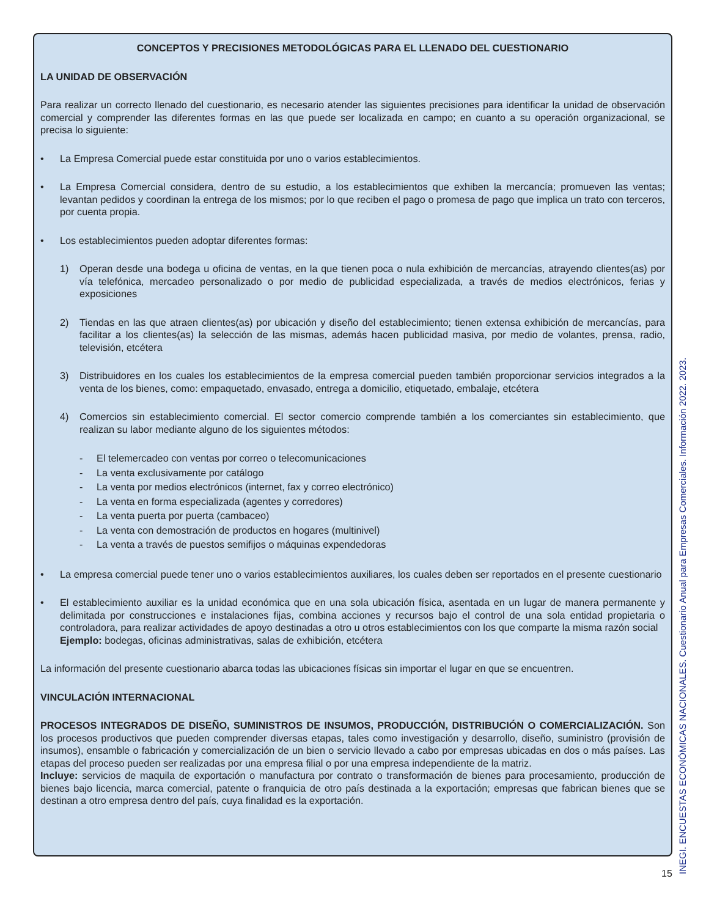CONCEPTOS Y PRECISIONES METODOLÓGICAS PARA EL LLENADO DEL CUESTIONARIO
LA UNIDAD DE OBSERVACIÓN
Para realizar un correcto llenado del cuestionario, es necesario atender las siguientes precisiones para identificar la unidad de observación comercial y comprender las diferentes formas en las que puede ser localizada en campo; en cuanto a su operación organizacional, se precisa lo siguiente:
• La Empresa Comercial puede estar constituida por uno o varios establecimientos.
• La Empresa Comercial considera, dentro de su estudio, a los establecimientos que exhiben la mercancía; promueven las ventas; levantan pedidos y coordinan la entrega de los mismos; por lo que reciben el pago o promesa de pago que implica un trato con terceros, por cuenta propia.
• Los establecimientos pueden adoptar diferentes formas:
1) Operan desde una bodega u oficina de ventas, en la que tienen poca o nula exhibición de mercancías, atrayendo clientes(as) por vía telefónica, mercadeo personalizado o por medio de publicidad especializada, a través de medios electrónicos, ferias y exposiciones
2) Tiendas en las que atraen clientes(as) por ubicación y diseño del establecimiento; tienen extensa exhibición de mercancías, para facilitar a los clientes(as) la selección de las mismas, además hacen publicidad masiva, por medio de volantes, prensa, radio, televisión, etcétera
3) Distribuidores en los cuales los establecimientos de la empresa comercial pueden también proporcionar servicios integrados a la venta de los bienes, como: empaquetado, envasado, entrega a domicilio, etiquetado, embalaje, etcétera
4) Comercios sin establecimiento comercial. El sector comercio comprende también a los comerciantes sin establecimiento, que realizan su labor mediante alguno de los siguientes métodos:
- El telemercadeo con ventas por correo o telecomunicaciones
- La venta exclusivamente por catálogo
- La venta por medios electrónicos (internet, fax y correo electrónico)
- La venta en forma especializada (agentes y corredores)
- La venta puerta por puerta (cambaceo)
- La venta con demostración de productos en hogares (multinivel)
- La venta a través de puestos semifijos o máquinas expendedoras
• La empresa comercial puede tener uno o varios establecimientos auxiliares, los cuales deben ser reportados en el presente cuestionario
• El establecimiento auxiliar es la unidad económica que en una sola ubicación física, asentada en un lugar de manera permanente y delimitada por construcciones e instalaciones fijas, combina acciones y recursos bajo el control de una sola entidad propietaria o controladora, para realizar actividades de apoyo destinadas a otro u otros establecimientos con los que comparte la misma razón social
Ejemplo: bodegas, oficinas administrativas, salas de exhibición, etcétera
La información del presente cuestionario abarca todas las ubicaciones físicas sin importar el lugar en que se encuentren.
VINCULACIÓN INTERNACIONAL
PROCESOS INTEGRADOS DE DISEÑO, SUMINISTROS DE INSUMOS, PRODUCCIÓN, DISTRIBUCIÓN O COMERCIALIZACIÓN. Son los procesos productivos que pueden comprender diversas etapas, tales como investigación y desarrollo, diseño, suministro (provisión de insumos), ensamble o fabricación y comercialización de un bien o servicio llevado a cabo por empresas ubicadas en dos o más países. Las etapas del proceso pueden ser realizadas por una empresa filial o por una empresa independiente de la matriz.
Incluye: servicios de maquila de exportación o manufactura por contrato o transformación de bienes para procesamiento, producción de bienes bajo licencia, marca comercial, patente o franquicia de otro país destinada a la exportación; empresas que fabrican bienes que se destinan a otro empresa dentro del país, cuya finalidad es la exportación.
15 INEGI. ENCUESTAS ECONÓMICAS NACIONALES. Cuestionario Anual para Empresas Comerciales. Información 2022. 2023.